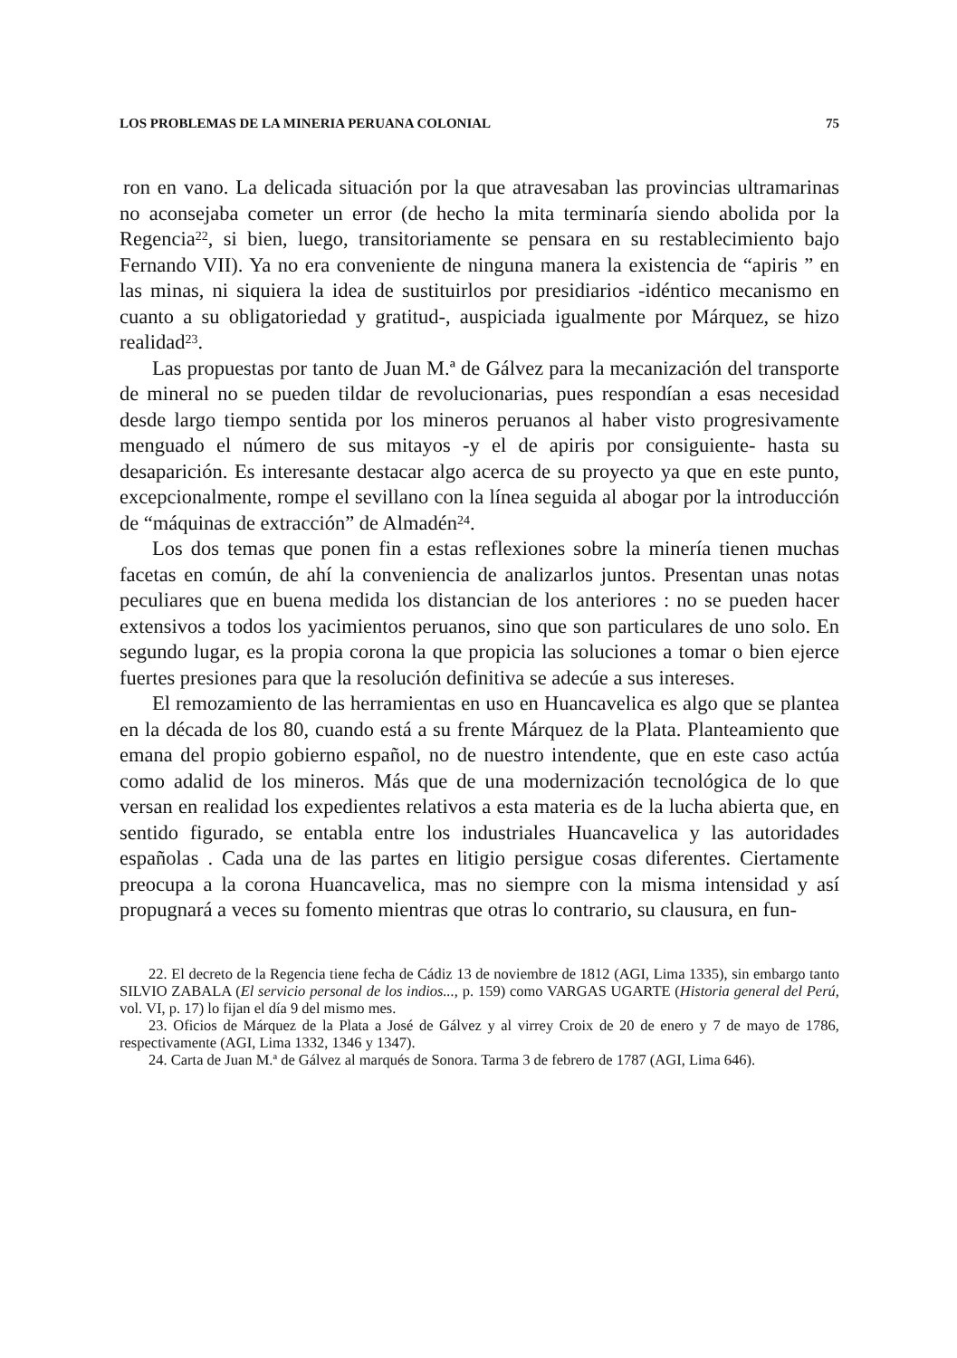LOS PROBLEMAS DE LA MINERIA PERUANA COLONIAL 75
ron en vano. La delicada situación por la que atravesaban las provincias ultramarinas no aconsejaba cometer un error (de hecho la mita terminaría siendo abolida por la Regencia<sup>22</sup>, si bien, luego, transitoriamente se pensara en su restablecimiento bajo Fernando VII). Ya no era conveniente de ninguna manera la existencia de “apiris ” en las minas, ni siquiera la idea de sustituirlos por presidiarios -idéntico mecanismo en cuanto a su obligatoriedad y gratitud-, auspiciada igualmente por Márquez, se hizo realidad<sup>23</sup>.
Las propuestas por tanto de Juan M.ª de Gálvez para la mecanización del transporte de mineral no se pueden tildar de revolucionarias, pues respondían a esas necesidad desde largo tiempo sentida por los mineros peruanos al haber visto progresivamente menguado el número de sus mitayos -y el de apiris por consiguiente- hasta su desaparición. Es interesante destacar algo acerca de su proyecto ya que en este punto, excepcionalmente, rompe el sevillano con la línea seguida al abogar por la introducción de “máquinas de extracción” de Almadén<sup>24</sup>.
Los dos temas que ponen fin a estas reflexiones sobre la minería tienen muchas facetas en común, de ahí la conveniencia de analizarlos juntos. Presentan unas notas peculiares que en buena medida los distancian de los anteriores : no se pueden hacer extensivos a todos los yacimientos peruanos, sino que son particulares de uno solo. En segundo lugar, es la propia corona la que propicia las soluciones a tomar o bien ejerce fuertes presiones para que la resolución definitiva se adecúe a sus intereses.
El remozamiento de las herramientas en uso en Huancavelica es algo que se plantea en la década de los 80, cuando está a su frente Márquez de la Plata. Planteamiento que emana del propio gobierno español, no de nuestro intendente, que en este caso actúa como adalid de los mineros. Más que de una modernización tecnológica de lo que versan en realidad los expedientes relativos a esta materia es de la lucha abierta que, en sentido figurado, se entabla entre los industriales Huancavelica y las autoridades españolas . Cada una de las partes en litigio persigue cosas diferentes. Ciertamente preocupa a la corona Huancavelica, mas no siempre con la misma intensidad y así propugnará a veces su fomento mientras que otras lo contrario, su clausura, en fun-
22. El decreto de la Regencia tiene fecha de Cádiz 13 de noviembre de 1812 (AGI, Lima 1335), sin embargo tanto SILVIO ZABALA (El servicio personal de los indios..., p. 159) como VARGAS UGARTE (Historia general del Perú, vol. VI, p. 17) lo fijan el día 9 del mismo mes.
23. Oficios de Márquez de la Plata a José de Gálvez y al virrey Croix de 20 de enero y 7 de mayo de 1786, respectivamente (AGI, Lima 1332, 1346 y 1347).
24. Carta de Juan M.ª de Gálvez al marqués de Sonora. Tarma 3 de febrero de 1787 (AGI, Lima 646).